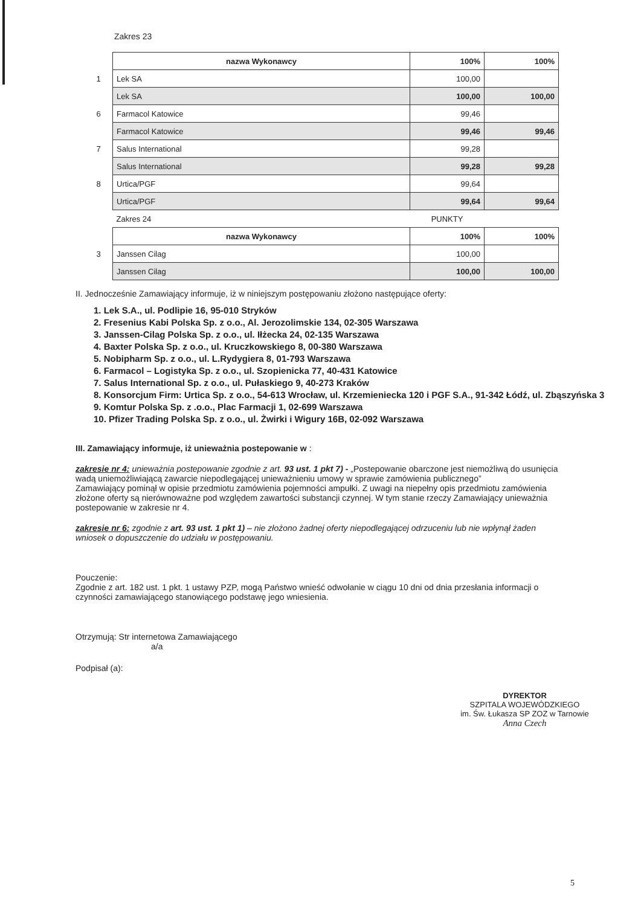Zakres 23
| | nazwa Wykonawcy | 100% | 100% |
| 1 | Lek SA | 100,00 | |
| | Lek SA | 100,00 | 100,00 |
| 6 | Farmacol Katowice | 99,46 | |
| | Farmacol Katowice | 99,46 | 99,46 |
| 7 | Salus International | 99,28 | |
| | Salus International | 99,28 | 99,28 |
| 8 | Urtica/PGF | 99,64 | |
| | Urtica/PGF | 99,64 | 99,64 |
| | Zakres 24 | PUNKTY | |
| | nazwa Wykonawcy | 100% | 100% |
| 3 | Janssen Cilag | 100,00 | |
| | Janssen Cilag | 100,00 | 100,00 |
II. Jednocześnie Zamawiający informuje, iż w niniejszym postępowaniu złożono następujące oferty:
1. Lek S.A., ul. Podlipie 16, 95-010 Stryków
2. Fresenius Kabi Polska Sp. z o.o., Al. Jerozolimskie 134, 02-305 Warszawa
3. Janssen-Cilag Polska Sp. z o.o., ul. Iłżecka 24, 02-135 Warszawa
4. Baxter Polska Sp. z o.o., ul. Kruczkowskiego 8, 00-380 Warszawa
5. Nobipharm Sp. z o.o., ul. L.Rydygiera 8, 01-793 Warszawa
6. Farmacol – Logistyka Sp. z o.o., ul. Szopienicka 77, 40-431 Katowice
7. Salus International Sp. z o.o., ul. Pułaskiego 9, 40-273 Kraków
8. Konsorcjum Firm: Urtica Sp. z o.o., 54-613 Wrocław, ul. Krzemieniecka 120 i PGF S.A., 91-342 Łódź, ul. Zbąszyńska 3
9. Komtur Polska Sp. z .o.o., Plac Farmacji 1, 02-699 Warszawa
10. Pfizer Trading Polska Sp. z o.o., ul. Żwirki i Wigury 16B, 02-092 Warszawa
III. Zamawiający informuje, iż unieważnia postepowanie w :
zakresie nr 4: unieważnia postepowanie zgodnie z art. 93 ust. 1 pkt 7) - „Postepowanie obarczone jest niemożliwą do usunięcia wadą uniemożliwiającą zawarcie niepodlegającej unieważnieniu umowy w sprawie zamówienia publicznego”
Zamawiający pominął w opisie przedmiotu zamówienia pojemności ampułki. Z uwagi na niepełny opis przedmiotu zamówienia złożone oferty są nierównoważne pod względem zawartości substancji czynnej. W tym stanie rzeczy Zamawiający unieważnia postepowanie w zakresie nr 4.
zakresie nr 6: zgodnie z art. 93 ust. 1 pkt 1) – nie złożono żadnej oferty niepodlegającej odrzuceniu lub nie wpłynął żaden wniosek o dopuszczenie do udziału w postępowaniu.
Pouczenie:
Zgodnie z art. 182 ust. 1 pkt. 1 ustawy PZP, mogą Państwo wnieść odwołanie w ciągu 10 dni od dnia przesłania informacji o czynności zamawiającego stanowiącego podstawę jego wniesienia.
Otrzymują: Str internetowa Zamawiającego
a/a
Podpisał (a):
DYREKTOR
SZPITALA WOJEWÓDZKIEGO
im. Św. Łukasza SP ZOZ w Tarnowie
Anna Czech
5